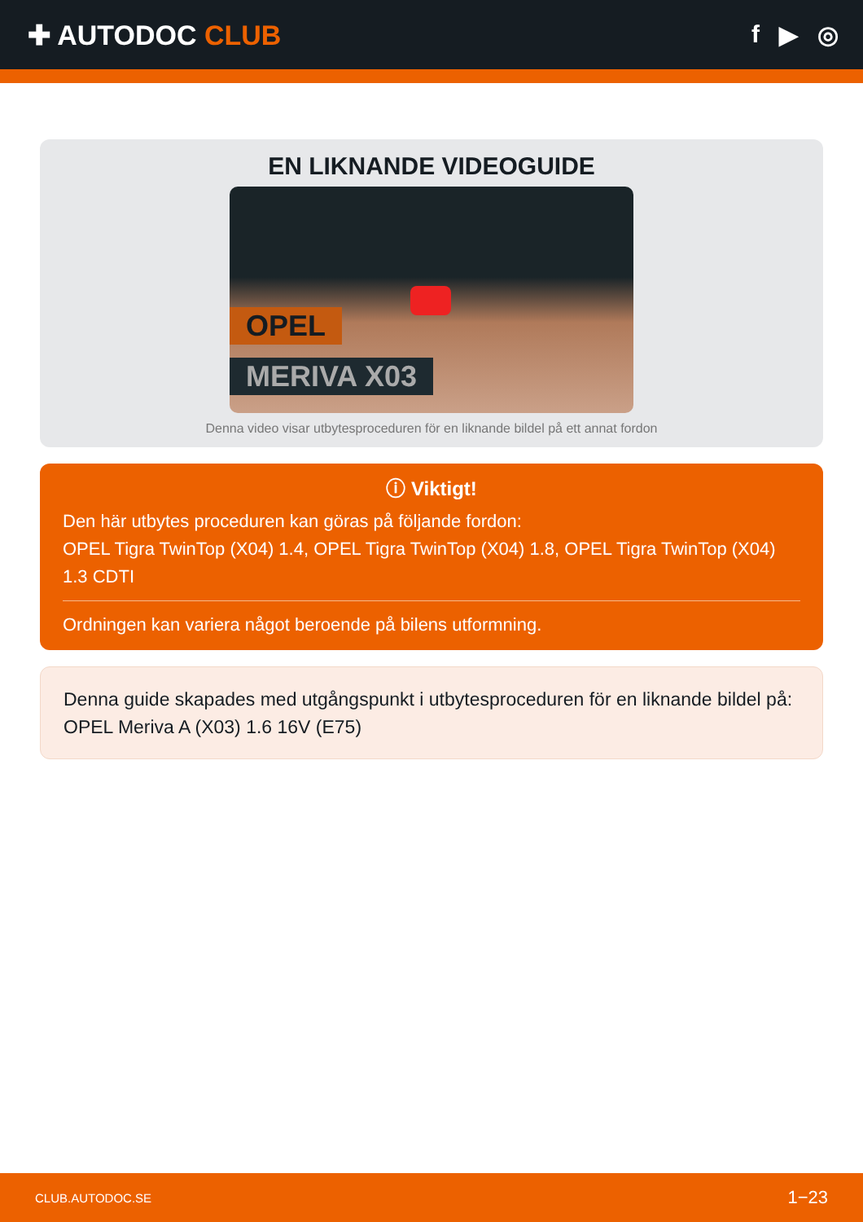✚ AUTODOC CLUB f ▶ ◎
EN LIKNANDE VIDEOGUIDE
OPEL
MERIVA X03
Denna video visar utbytesproceduren för en liknande bildel på ett annat fordon
ⓘ Viktigt!
Den här utbytes proceduren kan göras på följande fordon:
OPEL Tigra TwinTop (X04) 1.4, OPEL Tigra TwinTop (X04) 1.8, OPEL Tigra TwinTop (X04) 1.3 CDTI
Ordningen kan variera något beroende på bilens utformning.
Denna guide skapades med utgångspunkt i utbytesproceduren för en liknande bildel på: OPEL Meriva A (X03) 1.6 16V (E75)
CLUB.AUTODOC.SE 1−23